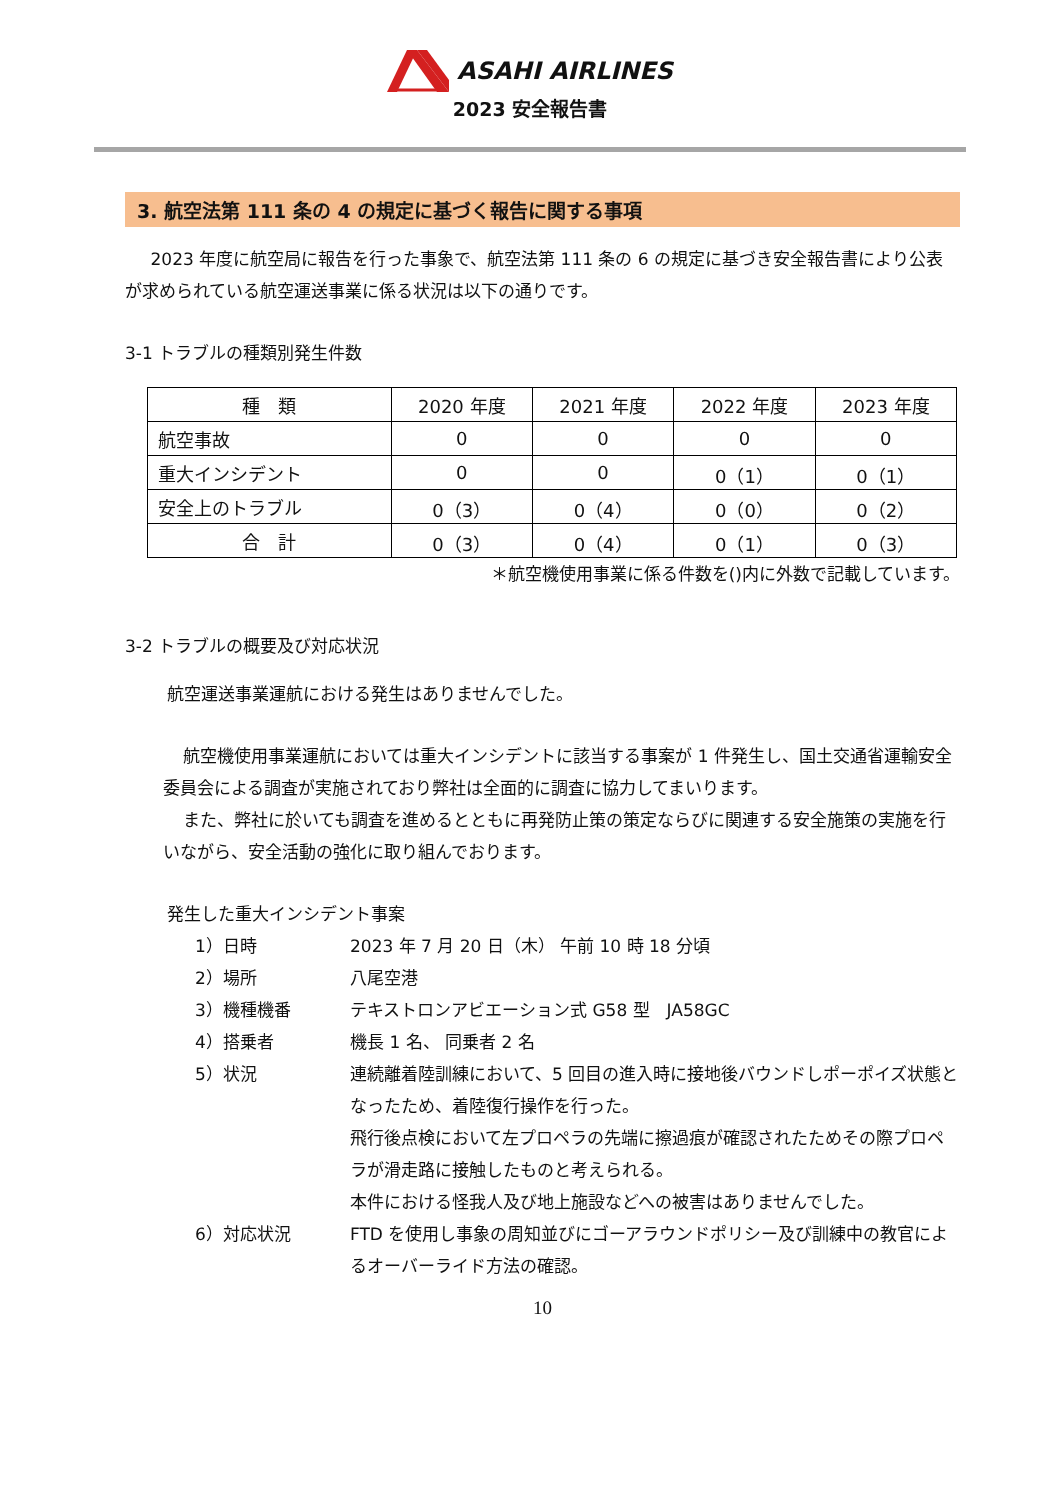ASAHI AIRLINES
2023 安全報告書
3. 航空法第 111 条の 4 の規定に基づく報告に関する事項
2023 年度に航空局に報告を行った事象で、航空法第 111 条の 6 の規定に基づき安全報告書により公表が求められている航空運送事業に係る状況は以下の通りです。
3-1 トラブルの種類別発生件数
| 種 類 | 2020 年度 | 2021 年度 | 2022 年度 | 2023 年度 |
| --- | --- | --- | --- | --- |
| 航空事故 | 0 | 0 | 0 | 0 |
| 重大インシデント | 0 | 0 | 0（1） | 0（1） |
| 安全上のトラブル | 0（3） | 0（4） | 0（0） | 0（2） |
| 合 計 | 0（3） | 0（4） | 0（1） | 0（3） |
＊航空機使用事業に係る件数を()内に外数で記載しています。
3-2 トラブルの概要及び対応状況
航空運送事業運航における発生はありませんでした。
航空機使用事業運航においては重大インシデントに該当する事案が 1 件発生し、国土交通省運輸安全委員会による調査が実施されており弊社は全面的に調査に協力してまいります。
また、弊社に於いても調査を進めるとともに再発防止策の策定ならびに関連する安全施策の実施を行いながら、安全活動の強化に取り組んでおります。
発生した重大インシデント事案
1）日時 2023 年 7 月 20 日（木） 午前 10 時 18 分頃
2）場所 八尾空港
3）機種機番 テキストロンアビエーション式 G58 型　JA58GC
4）搭乗者 機長 1 名、 同乗者 2 名
5）状況 連続離着陸訓練において、5 回目の進入時に接地後バウンドしポーポイズ状態となったため、着陸復行操作を行った。
飛行後点検において左プロペラの先端に擦過痕が確認されたためその際プロペラが滑走路に接触したものと考えられる。
本件における怪我人及び地上施設などへの被害はありませんでした。
6）対応状況 FTD を使用し事象の周知並びにゴーアラウンドポリシー及び訓練中の教官によるオーバーライド方法の確認。
10